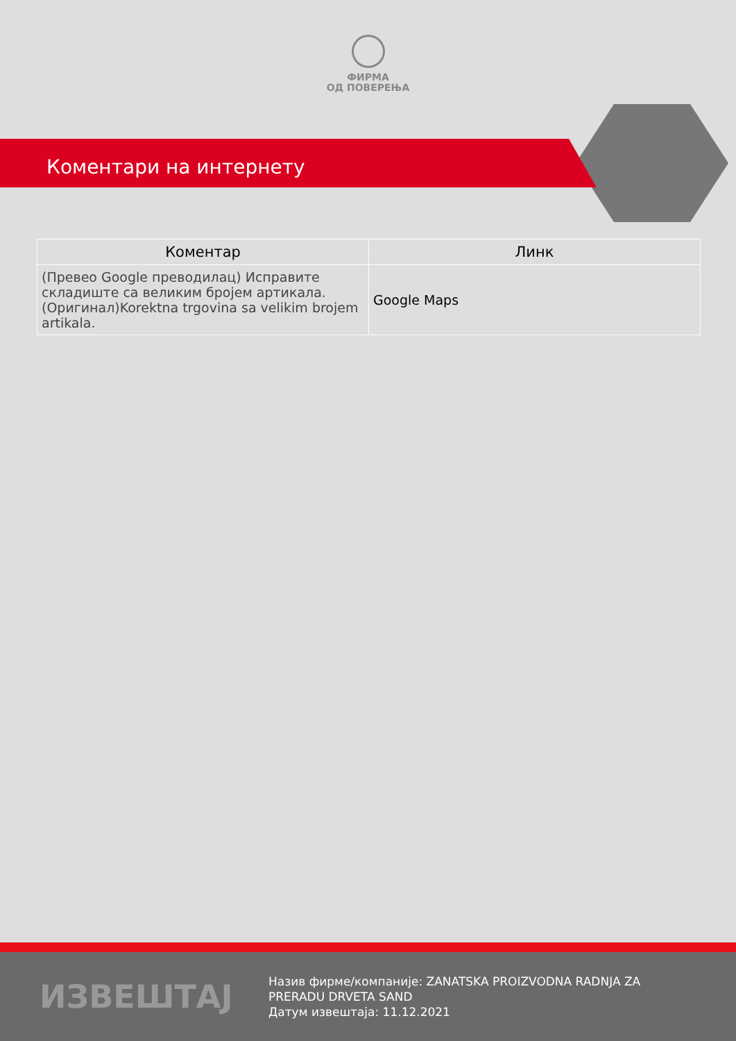ФИРМА
ОД ПОВЕРЕЊА
Коментари на интернету
| Коментар | Линк |
| --- | --- |
| (Превео Google преводилац) Исправите складиште са великим бројем артикала.(Оригинал)Korektna trgovina sa velikim brojem artikala. | Google Maps |
ИЗВЕШТАЈ
Назив фирме/компаније: ZANATSKA PROIZVODNA RADNJA ZA PRERADU DRVETA SAND
Датум извештаја: 11.12.2021